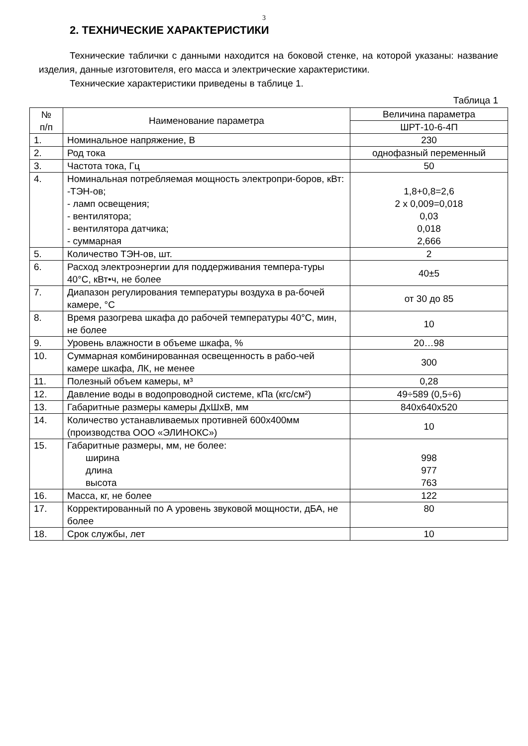3
2. ТЕХНИЧЕСКИЕ ХАРАКТЕРИСТИКИ
Технические таблички с данными находится на боковой стенке, на которой указаны: название изделия, данные изготовителя, его масса и электрические характеристики.
Технические характеристики приведены в таблице 1.
Таблица 1
| № п/п | Наименование параметра | Величина параметра |
| --- | --- | --- |
| | | ШРТ-10-6-4П |
| 1. | Номинальное напряжение, В | 230 |
| 2. | Род тока | однофазный переменный |
| 3. | Частота тока, Гц | 50 |
| 4. | Номинальная потребляемая мощность электропри-боров, кВт: -ТЭН-ов; - ламп освещения; - вентилятора; - вентилятора датчика; - суммарная | 1,8+0,8=2,6 2 х 0,009=0,018 0,03 0,018 2,666 |
| 5. | Количество ТЭН-ов, шт. | 2 |
| 6. | Расход электроэнергии для поддерживания темпера-туры 40°С, кВт•ч, не более | 40±5 |
| 7. | Диапазон регулирования температуры воздуха в ра-бочей камере, °С | от 30 до 85 |
| 8. | Время разогрева шкафа до рабочей температуры 40°С, мин, не более | 10 |
| 9. | Уровень влажности в объеме шкафа, % | 20…98 |
| 10. | Суммарная комбинированная освещенность в рабо-чей камере шкафа, ЛК, не менее | 300 |
| 11. | Полезный объем камеры, м³ | 0,28 |
| 12. | Давление воды в водопроводной системе, кПа (кгс/см²) | 49÷589 (0,5÷6) |
| 13. | Габаритные размеры камеры ДхШхВ, мм | 840х640х520 |
| 14. | Количество устанавливаемых противней 600х400мм (производства ООО «ЭЛИНОКС») | 10 |
| 15. | Габаритные размеры, мм, не более: ширина длина высота | 998 977 763 |
| 16. | Масса, кг, не более | 122 |
| 17. | Корректированный по А уровень звуковой мощности, дБА, не более | 80 |
| 18. | Срок службы, лет | 10 |